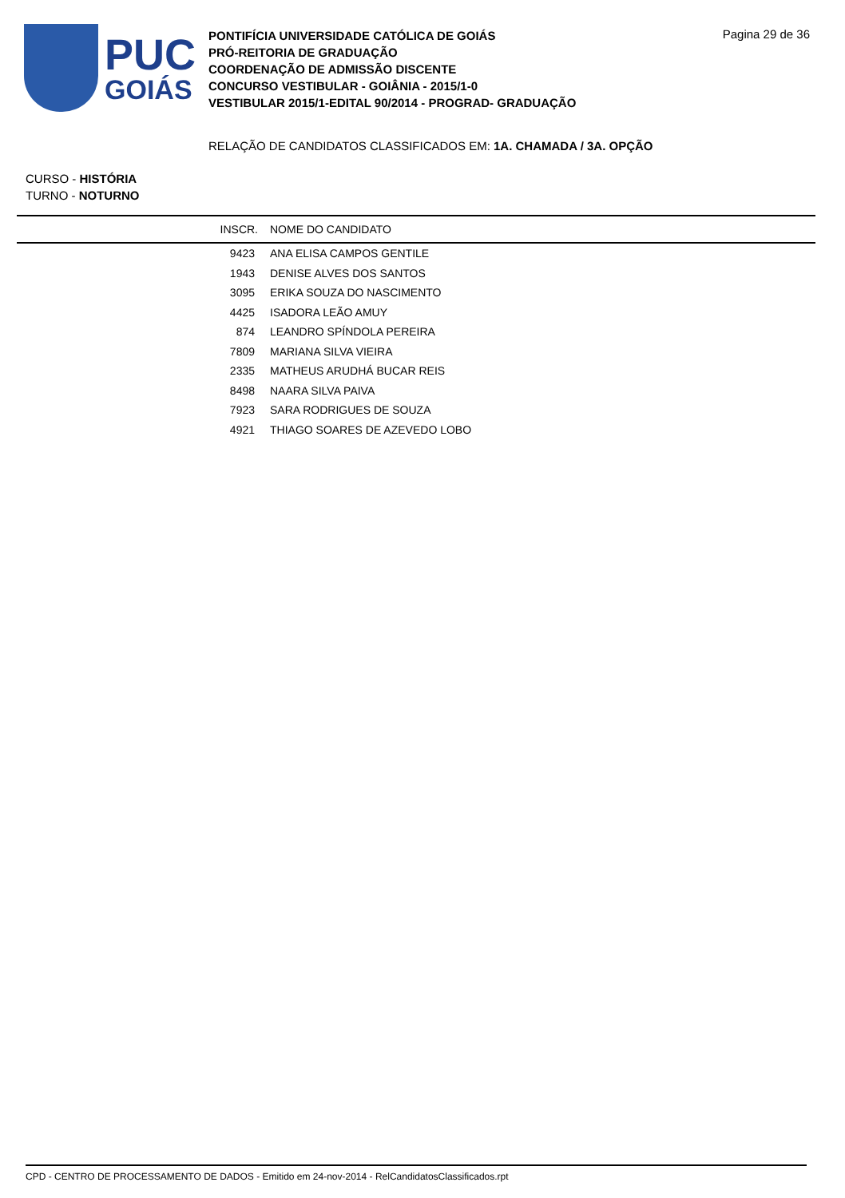PUC
GOIÁS
PONTIFÍCIA UNIVERSIDADE CATÓLICA DE GOIÁS
PRÓ-REITORIA DE GRADUAÇÃO
COORDENAÇÃO DE ADMISSÃO DISCENTE
CONCURSO VESTIBULAR - GOIÂNIA - 2015/1-0
VESTIBULAR 2015/1-EDITAL 90/2014 - PROGRAD- GRADUAÇÃO
Pagina 29 de 36
RELAÇÃO DE CANDIDATOS CLASSIFICADOS EM: 1A. CHAMADA / 3A. OPÇÃO
CURSO - HISTÓRIA
TURNO - NOTURNO
| INSCR. | NOME DO CANDIDATO |
| --- | --- |
| 9423 | ANA ELISA CAMPOS GENTILE |
| 1943 | DENISE ALVES DOS SANTOS |
| 3095 | ERIKA SOUZA DO NASCIMENTO |
| 4425 | ISADORA LEÃO AMUY |
| 874 | LEANDRO SPÍNDOLA PEREIRA |
| 7809 | MARIANA SILVA VIEIRA |
| 2335 | MATHEUS ARUDHÁ BUCAR REIS |
| 8498 | NAARA SILVA PAIVA |
| 7923 | SARA RODRIGUES DE SOUZA |
| 4921 | THIAGO SOARES DE AZEVEDO LOBO |
CPD - CENTRO DE PROCESSAMENTO DE DADOS - Emitido em 24-nov-2014 - RelCandidatosClassificados.rpt